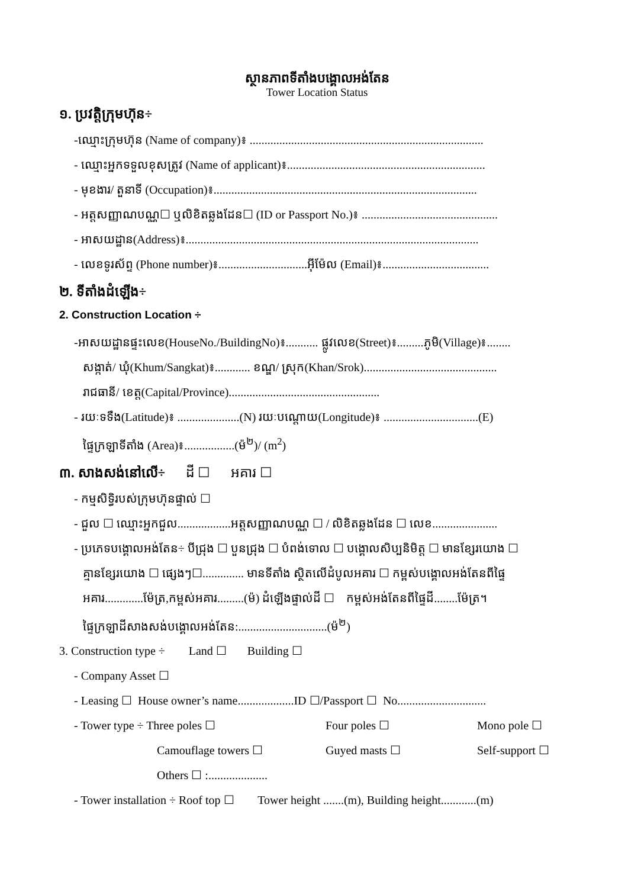ស្ថានភាពទីតាំងបង្គោលអង់តែន
Tower Location Status
១. ប្រវត្តិក្រុមហ៊ុន÷
-ឈ្មោះក្រុមហ៊ុន (Name of company)៖ ...............................................................................
- ឈ្មោះអ្នកទទួលខុសត្រូវ (Name of applicant)៖...................................................................
- មុខងារ/ តួនាទី (Occupation)៖.........................................................................................
- អត្តសញ្ញាណបណ្ណ☐ ឬលិខិតឆ្លងដែន☐ (ID or Passport No.)៖ ..............................................
- អាសយដ្ឋាន(Address)៖...................................................................................................
- លេខទូរស័ព្ទ (Phone number)៖..............................អ៊ីម៉ែល (Email)៖....................................
២. ទីតាំងដំឡើង÷
2. Construction Location ÷
-អាសយដ្ឋានផ្ទះលេខ(HouseNo./BuildingNo)៖........... ផ្លូវលេខ(Street)៖.........ភូមិ(Village)៖........
សង្កាត់/ ឃុំ(Khum/Sangkat)៖............ ខណ្ឌ/ ស្រុក(Khan/Srok).............................................
រាជធានី/ ខេត្ត(Capital/Province)...................................................
- រយៈទទឹង(Latitude)៖ .....................(N) រយៈបណ្តោយ(Longitude)៖ ................................(E)
ផ្ទៃក្រឡាទីតាំង (Area)៖.................(ម៉<sup>២</sup>)/ (m<sup>2</sup>)
៣. សាងសង់នៅលើ÷ ដី ☐ អគារ ☐
- កម្មសិទ្ធិរបស់ក្រុមហ៊ុនផ្ទាល់ ☐
- ជួល ☐ ឈ្មោះអ្នកជួល..................អត្តសញ្ញាណបណ្ណ ☐ / លិខិតឆ្លងដែន ☐ លេខ......................
- ប្រភេទបង្គោលអង់តែន÷ បីជ្រុង ☐ បួនជ្រុង ☐ បំពង់ទោល ☐ បង្គោលសិប្បនិមិត្ត ☐ មានខ្សែរយោង ☐
គ្មានខ្សែរយោង ☐ ផ្សេងៗ☐.............. មានទីតាំង ស្ថិតលើដំបូលអគារ ☐ កម្ពស់បង្គោលអង់តែនពីផ្ទៃ
អគារ.............ម៉ែត្រ,កម្ពស់អគារ.........(ម៉) ដំឡើងផ្ទាល់ដី ☐ កម្ពស់អង់តែនពីផ្ទៃដី........ម៉ែត្រ។
ផ្ទៃក្រឡាដីសាងសង់បង្គោលអង់តែន:..............................(ម៉<sup>២</sup>)
3. Construction type ÷ Land ☐ Building ☐
- Company Asset ☐
- Leasing ☐ House owner’s name...................ID ☐/Passport ☐ No..............................
- Tower type ÷ Three poles ☐ Four poles ☐ Mono pole ☐
Camouflage towers ☐ Guyed masts ☐ Self-support ☐
Others ☐ :....................
- Tower installation ÷ Roof top ☐ Tower height .......(m), Building height............(m)